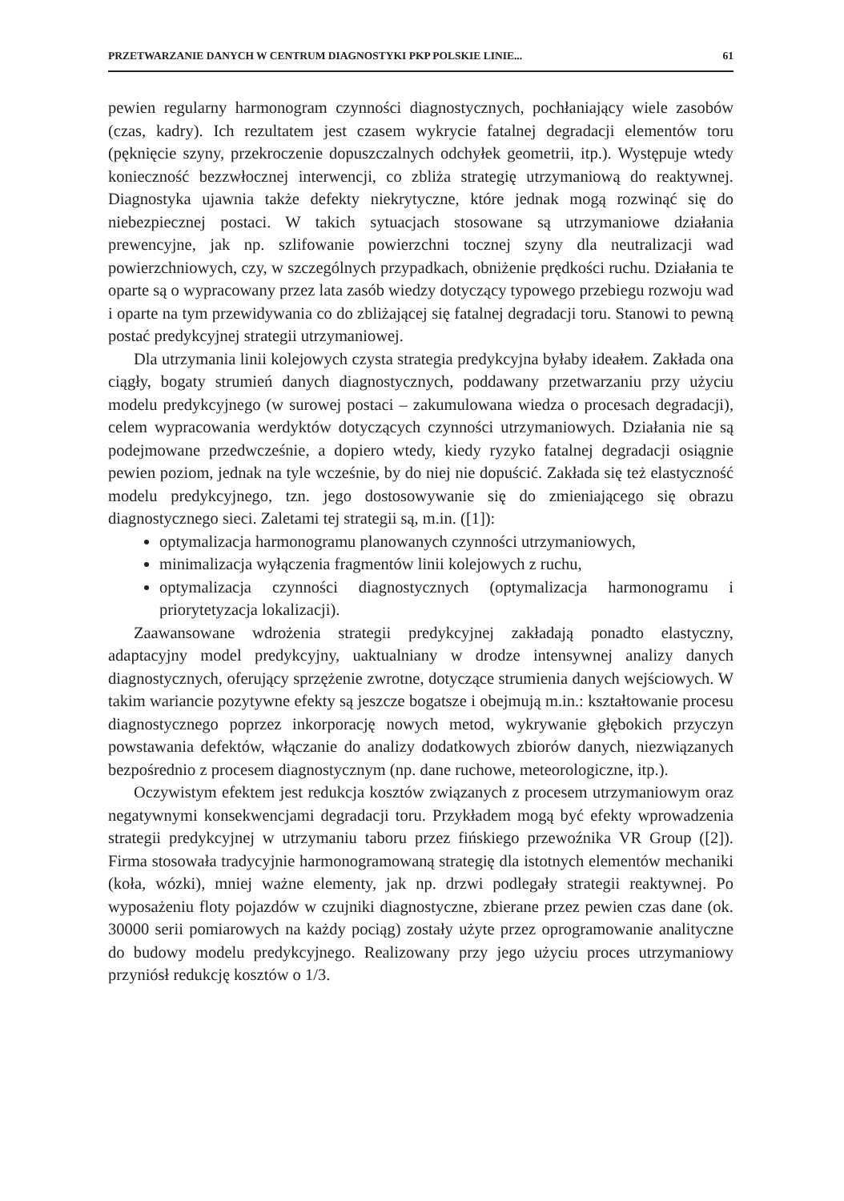PRZETWARZANIE DANYCH W CENTRUM DIAGNOSTYKI PKP POLSKIE LINIE... 61
pewien regularny harmonogram czynności diagnostycznych, pochłaniający wiele zasobów (czas, kadry). Ich rezultatem jest czasem wykrycie fatalnej degradacji elementów toru (pęknięcie szyny, przekroczenie dopuszczalnych odchyłek geometrii, itp.). Występuje wtedy konieczność bezzwłocznej interwencji, co zbliża strategię utrzymaniową do reaktywnej. Diagnostyka ujawnia także defekty niekrytyczne, które jednak mogą rozwinąć się do niebezpiecznej postaci. W takich sytuacjach stosowane są utrzymaniowe działania prewencyjne, jak np. szlifowanie powierzchni tocznej szyny dla neutralizacji wad powierzchniowych, czy, w szczególnych przypadkach, obniżenie prędkości ruchu. Działania te oparte są o wypracowany przez lata zasób wiedzy dotyczący typowego przebiegu rozwoju wad i oparte na tym przewidywania co do zbliżającej się fatalnej degradacji toru. Stanowi to pewną postać predykcyjnej strategii utrzymaniowej.
Dla utrzymania linii kolejowych czysta strategia predykcyjna byłaby ideałem. Zakłada ona ciągły, bogaty strumień danych diagnostycznych, poddawany przetwarzaniu przy użyciu modelu predykcyjnego (w surowej postaci – zakumulowana wiedza o procesach degradacji), celem wypracowania werdyktów dotyczących czynności utrzymaniowych. Działania nie są podejmowane przedwcześnie, a dopiero wtedy, kiedy ryzyko fatalnej degradacji osiągnie pewien poziom, jednak na tyle wcześnie, by do niej nie dopuścić. Zakłada się też elastyczność modelu predykcyjnego, tzn. jego dostosowywanie się do zmieniającego się obrazu diagnostycznego sieci. Zaletami tej strategii są, m.in. ([1]):
optymalizacja harmonogramu planowanych czynności utrzymaniowych,
minimalizacja wyłączenia fragmentów linii kolejowych z ruchu,
optymalizacja czynności diagnostycznych (optymalizacja harmonogramu i priorytetyzacja lokalizacji).
Zaawansowane wdrożenia strategii predykcyjnej zakładają ponadto elastyczny, adaptacyjny model predykcyjny, uaktualniany w drodze intensywnej analizy danych diagnostycznych, oferujący sprzężenie zwrotne, dotyczące strumienia danych wejściowych. W takim wariancie pozytywne efekty są jeszcze bogatsze i obejmują m.in.: kształtowanie procesu diagnostycznego poprzez inkorporację nowych metod, wykrywanie głębokich przyczyn powstawania defektów, włączanie do analizy dodatkowych zbiorów danych, niezwiązanych bezpośrednio z procesem diagnostycznym (np. dane ruchowe, meteorologiczne, itp.).
Oczywistym efektem jest redukcja kosztów związanych z procesem utrzymaniowym oraz negatywnymi konsekwencjami degradacji toru. Przykładem mogą być efekty wprowadzenia strategii predykcyjnej w utrzymaniu taboru przez fińskiego przewoźnika VR Group ([2]). Firma stosowała tradycyjnie harmonogramowaną strategię dla istotnych elementów mechaniki (koła, wózki), mniej ważne elementy, jak np. drzwi podlegały strategii reaktywnej. Po wyposażeniu floty pojazdów w czujniki diagnostyczne, zbierane przez pewien czas dane (ok. 30000 serii pomiarowych na każdy pociąg) zostały użyte przez oprogramowanie analityczne do budowy modelu predykcyjnego. Realizowany przy jego użyciu proces utrzymaniowy przyniósł redukcję kosztów o 1/3.